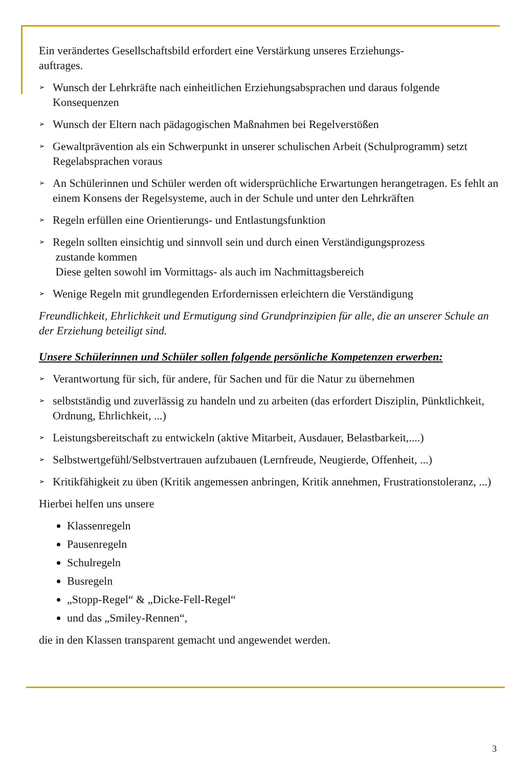Ein verändertes Gesellschaftsbild erfordert eine Verstärkung unseres Erziehungs-
auftrages.
➢ Wunsch der Lehrkräfte nach einheitlichen Erziehungsabsprachen und daraus folgende Konsequenzen
➢ Wunsch der Eltern nach pädagogischen Maßnahmen bei Regelverstößen
➢ Gewaltprävention als ein Schwerpunkt in unserer schulischen Arbeit (Schulprogramm) setzt Regelabsprachen voraus
➢ An Schülerinnen und Schüler werden oft widersprüchliche Erwartungen herangetragen. Es fehlt an einem Konsens der Regelsysteme, auch in der Schule und unter den Lehrkräften
➢ Regeln erfüllen eine Orientierungs- und Entlastungsfunktion
➢ Regeln sollten einsichtig und sinnvoll sein und durch einen Verständigungsprozess
zustande kommen
Diese gelten sowohl im Vormittags- als auch im Nachmittagsbereich
➢ Wenige Regeln mit grundlegenden Erfordernissen erleichtern die Verständigung
Freundlichkeit, Ehrlichkeit und Ermutigung sind Grundprinzipien für alle, die an unserer Schule an der Erziehung beteiligt sind.
Unsere Schülerinnen und Schüler sollen folgende persönliche Kompetenzen erwerben:
➢ Verantwortung für sich, für andere, für Sachen und für die Natur zu übernehmen
➢ selbstständig und zuverlässig zu handeln und zu arbeiten (das erfordert Disziplin, Pünktlichkeit, Ordnung, Ehrlichkeit, ...)
➢ Leistungsbereitschaft zu entwickeln (aktive Mitarbeit, Ausdauer, Belastbarkeit,....)
➢ Selbstwertgefühl/Selbstvertrauen aufzubauen (Lernfreude, Neugierde, Offenheit, ...)
➢ Kritikfähigkeit zu üben (Kritik angemessen anbringen, Kritik annehmen, Frustrationstoleranz, ...)
Hierbei helfen uns unsere
Klassenregeln
Pausenregeln
Schulregeln
Busregeln
„Stopp-Regel“ & „Dicke-Fell-Regel“
und das „Smiley-Rennen“,
die in den Klassen transparent gemacht und angewendet werden.
3